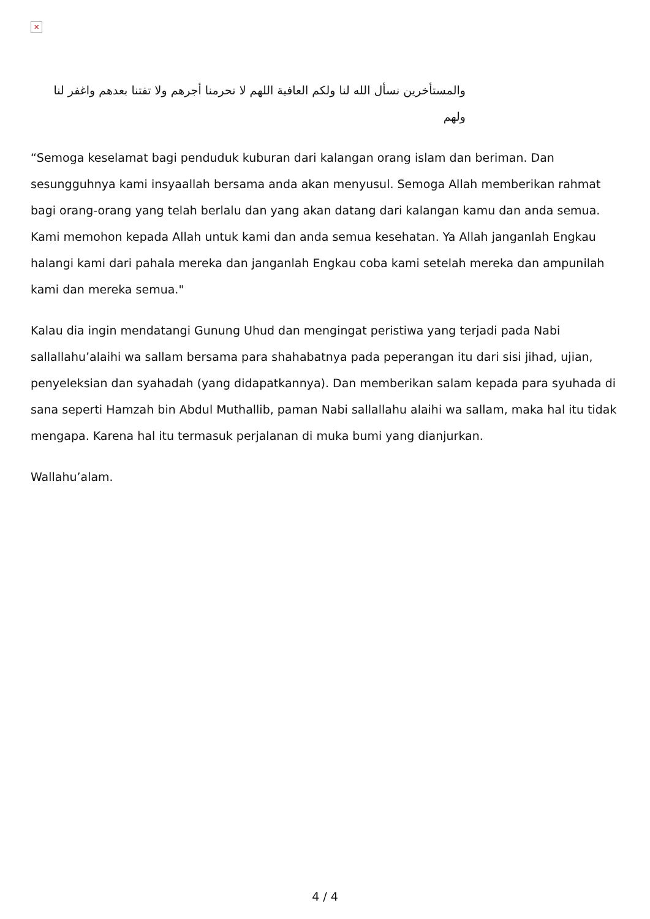✕
والمستأخرين نسأل الله لنا ولكم العافية اللهم لا تحرمنا أجرهم ولا تفتنا بعدهم واغفر لنا ولهم
“Semoga keselamat bagi penduduk kuburan dari kalangan orang islam dan beriman. Dan sesungguhnya kami insyaallah bersama anda akan menyusul. Semoga Allah memberikan rahmat bagi orang-orang yang telah berlalu dan yang akan datang dari kalangan kamu dan anda semua. Kami memohon kepada Allah untuk kami dan anda semua kesehatan. Ya Allah janganlah Engkau halangi kami dari pahala mereka dan janganlah Engkau coba kami setelah mereka dan ampunilah kami dan mereka semua."
Kalau dia ingin mendatangi Gunung Uhud dan mengingat peristiwa yang terjadi pada Nabi sallallahu’alaihi wa sallam bersama para shahabatnya pada peperangan itu dari sisi jihad, ujian, penyeleksian dan syahadah (yang didapatkannya). Dan memberikan salam kepada para syuhada di sana seperti Hamzah bin Abdul Muthallib, paman Nabi sallallahu alaihi wa sallam, maka hal itu tidak mengapa. Karena hal itu termasuk perjalanan di muka bumi yang dianjurkan.
Wallahu’alam.
4 / 4